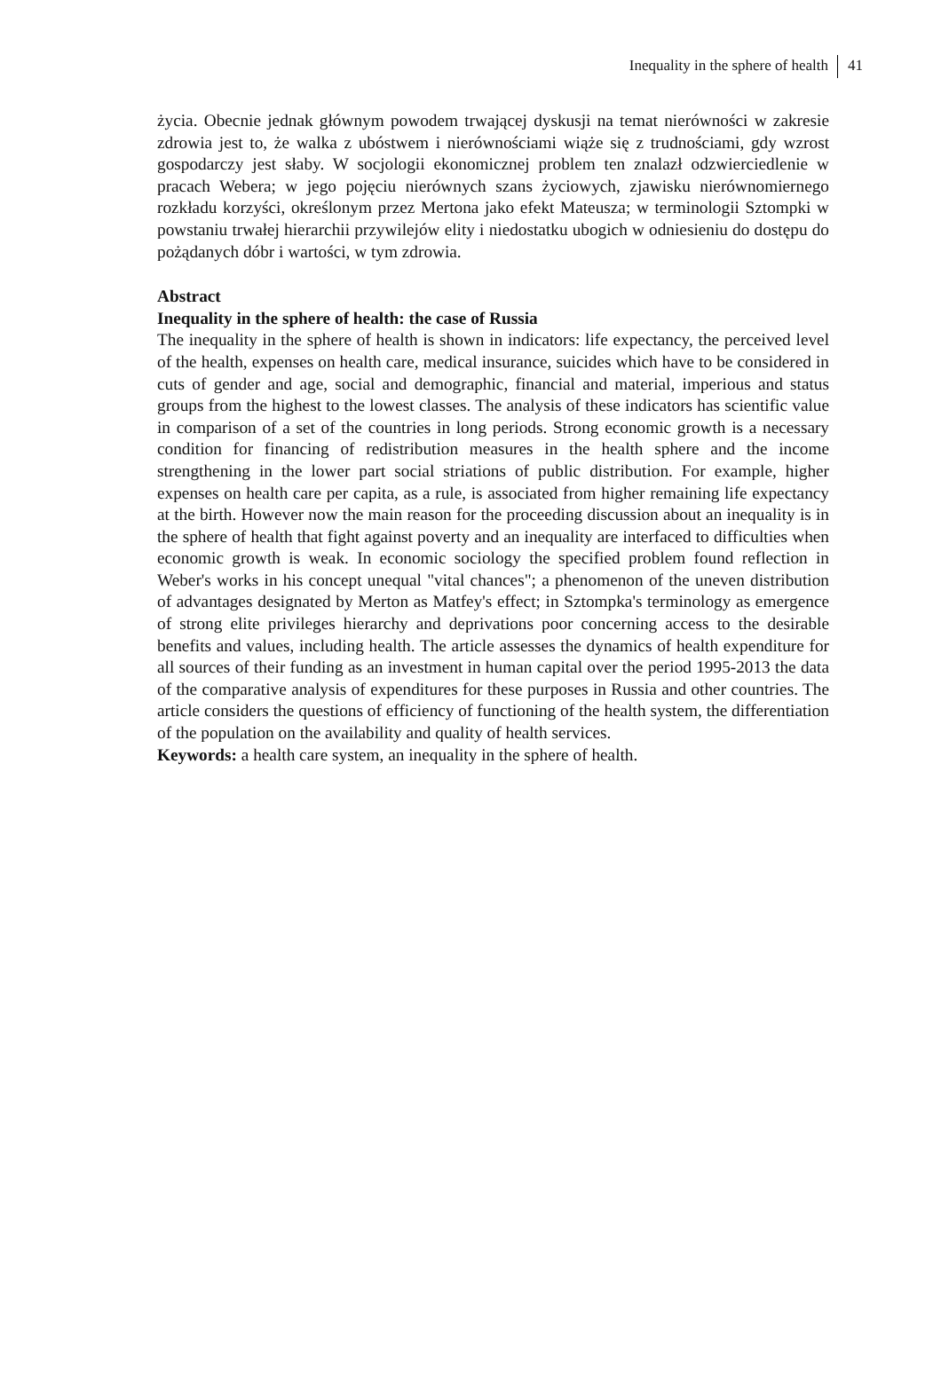Inequality in the sphere of health 41
życia. Obecnie jednak głównym powodem trwającej dyskusji na temat nierówności w zakresie zdrowia jest to, że walka z ubóstwem i nierównościami wiąże się z trudnościami, gdy wzrost gospodarczy jest słaby. W socjologii ekonomicznej problem ten znalazł odzwierciedlenie w pracach Webera; w jego pojęciu nierównych szans życiowych, zjawisku nierównomiernego rozkładu korzyści, określonym przez Mertona jako efekt Mateusza; w terminologii Sztompki w powstaniu trwałej hierarchii przywilejów elity i niedostatku ubogich w odniesieniu do dostępu do pożądanych dóbr i wartości, w tym zdrowia.
Abstract
Inequality in the sphere of health: the case of Russia
The inequality in the sphere of health is shown in indicators: life expectancy, the perceived level of the health, expenses on health care, medical insurance, suicides which have to be considered in cuts of gender and age, social and demographic, financial and material, imperious and status groups from the highest to the lowest classes. The analysis of these indicators has scientific value in comparison of a set of the countries in long periods. Strong economic growth is a necessary condition for financing of redistribution measures in the health sphere and the income strengthening in the lower part social striations of public distribution. For example, higher expenses on health care per capita, as a rule, is associated from higher remaining life expectancy at the birth. However now the main reason for the proceeding discussion about an inequality is in the sphere of health that fight against poverty and an inequality are interfaced to difficulties when economic growth is weak. In economic sociology the specified problem found reflection in Weber's works in his concept unequal "vital chances"; a phenomenon of the uneven distribution of advantages designated by Merton as Matfey's effect; in Sztompka's terminology as emergence of strong elite privileges hierarchy and deprivations poor concerning access to the desirable benefits and values, including health. The article assesses the dynamics of health expenditure for all sources of their funding as an investment in human capital over the period 1995-2013 the data of the comparative analysis of expenditures for these purposes in Russia and other countries. The article considers the questions of efficiency of functioning of the health system, the differentiation of the population on the availability and quality of health services.
Keywords: a health care system, an inequality in the sphere of health.